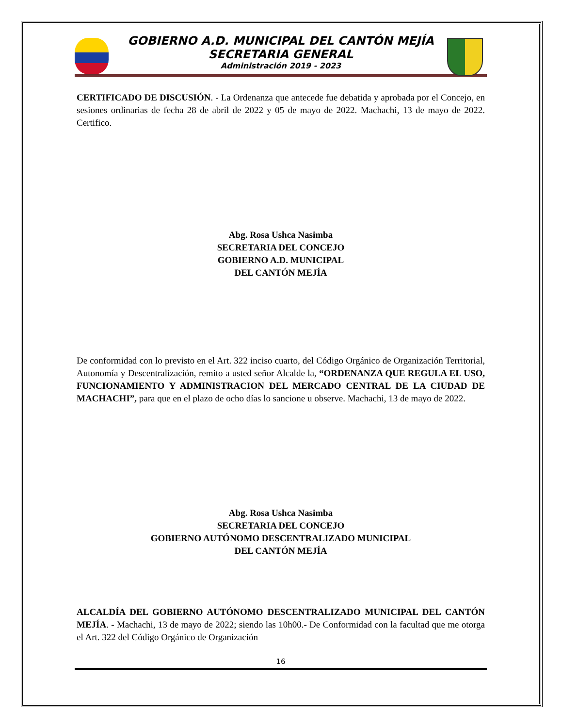GOBIERNO A.D. MUNICIPAL DEL CANTÓN MEJÍA
SECRETARIA GENERAL
Administración 2019 - 2023
CERTIFICADO DE DISCUSIÓN. - La Ordenanza que antecede fue debatida y aprobada por el Concejo, en sesiones ordinarias de fecha 28 de abril de 2022 y 05 de mayo de 2022. Machachi, 13 de mayo de 2022. Certifico.
Abg. Rosa Ushca Nasimba
SECRETARIA DEL CONCEJO
GOBIERNO A.D. MUNICIPAL
DEL CANTÓN MEJÍA
De conformidad con lo previsto en el Art. 322 inciso cuarto, del Código Orgánico de Organización Territorial, Autonomía y Descentralización, remito a usted señor Alcalde la, “ORDENANZA QUE REGULA EL USO, FUNCIONAMIENTO Y ADMINISTRACION DEL MERCADO CENTRAL DE LA CIUDAD DE MACHACHI”, para que en el plazo de ocho días lo sancione u observe. Machachi, 13 de mayo de 2022.
Abg. Rosa Ushca Nasimba
SECRETARIA DEL CONCEJO
GOBIERNO AUTÓNOMO DESCENTRALIZADO MUNICIPAL
DEL CANTÓN MEJÍA
ALCALDÍA DEL GOBIERNO AUTÓNOMO DESCENTRALIZADO MUNICIPAL DEL CANTÓN MEJÍA. - Machachi, 13 de mayo de 2022; siendo las 10h00.- De Conformidad con la facultad que me otorga el Art. 322 del Código Orgánico de Organización
16